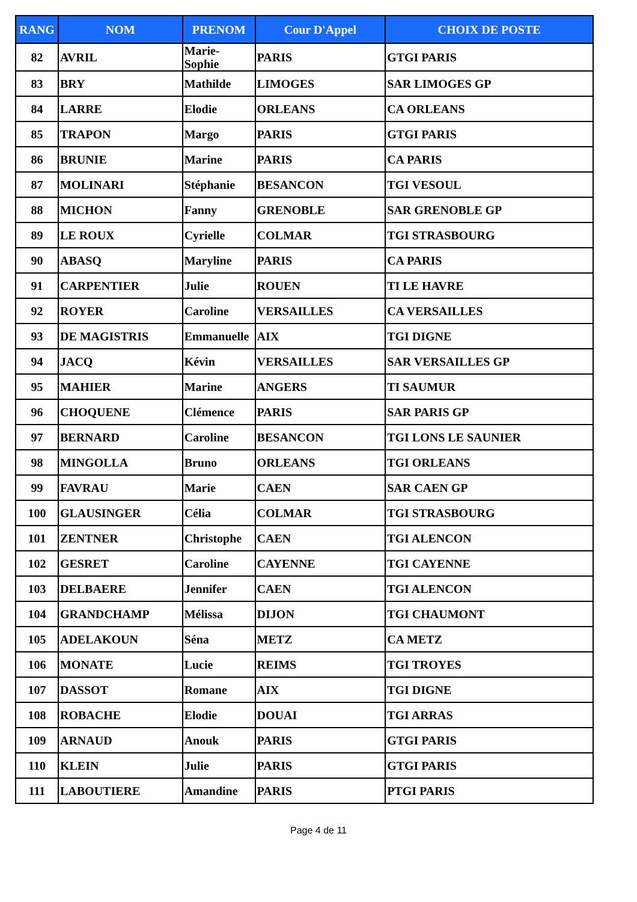| RANG | NOM | PRENOM | Cour D'Appel | CHOIX DE POSTE |
| --- | --- | --- | --- | --- |
| 82 | AVRIL | Marie- Sophie | PARIS | GTGI PARIS |
| 83 | BRY | Mathilde | LIMOGES | SAR LIMOGES GP |
| 84 | LARRE | Elodie | ORLEANS | CA ORLEANS |
| 85 | TRAPON | Margo | PARIS | GTGI PARIS |
| 86 | BRUNIE | Marine | PARIS | CA PARIS |
| 87 | MOLINARI | Stéphanie | BESANCON | TGI VESOUL |
| 88 | MICHON | Fanny | GRENOBLE | SAR GRENOBLE GP |
| 89 | LE ROUX | Cyrielle | COLMAR | TGI STRASBOURG |
| 90 | ABASQ | Maryline | PARIS | CA PARIS |
| 91 | CARPENTIER | Julie | ROUEN | TI LE HAVRE |
| 92 | ROYER | Caroline | VERSAILLES | CA VERSAILLES |
| 93 | DE MAGISTRIS | Emmanuelle | AIX | TGI DIGNE |
| 94 | JACQ | Kévin | VERSAILLES | SAR VERSAILLES GP |
| 95 | MAHIER | Marine | ANGERS | TI SAUMUR |
| 96 | CHOQUENE | Clémence | PARIS | SAR PARIS GP |
| 97 | BERNARD | Caroline | BESANCON | TGI LONS LE SAUNIER |
| 98 | MINGOLLA | Bruno | ORLEANS | TGI ORLEANS |
| 99 | FAVRAU | Marie | CAEN | SAR CAEN GP |
| 100 | GLAUSINGER | Célia | COLMAR | TGI STRASBOURG |
| 101 | ZENTNER | Christophe | CAEN | TGI ALENCON |
| 102 | GESRET | Caroline | CAYENNE | TGI CAYENNE |
| 103 | DELBAERE | Jennifer | CAEN | TGI ALENCON |
| 104 | GRANDCHAMP | Mélissa | DIJON | TGI CHAUMONT |
| 105 | ADELAKOUN | Séna | METZ | CA METZ |
| 106 | MONATE | Lucie | REIMS | TGI TROYES |
| 107 | DASSOT | Romane | AIX | TGI DIGNE |
| 108 | ROBACHE | Elodie | DOUAI | TGI ARRAS |
| 109 | ARNAUD | Anouk | PARIS | GTGI PARIS |
| 110 | KLEIN | Julie | PARIS | GTGI PARIS |
| 111 | LABOUTIERE | Amandine | PARIS | PTGI PARIS |
Page 4 de 11